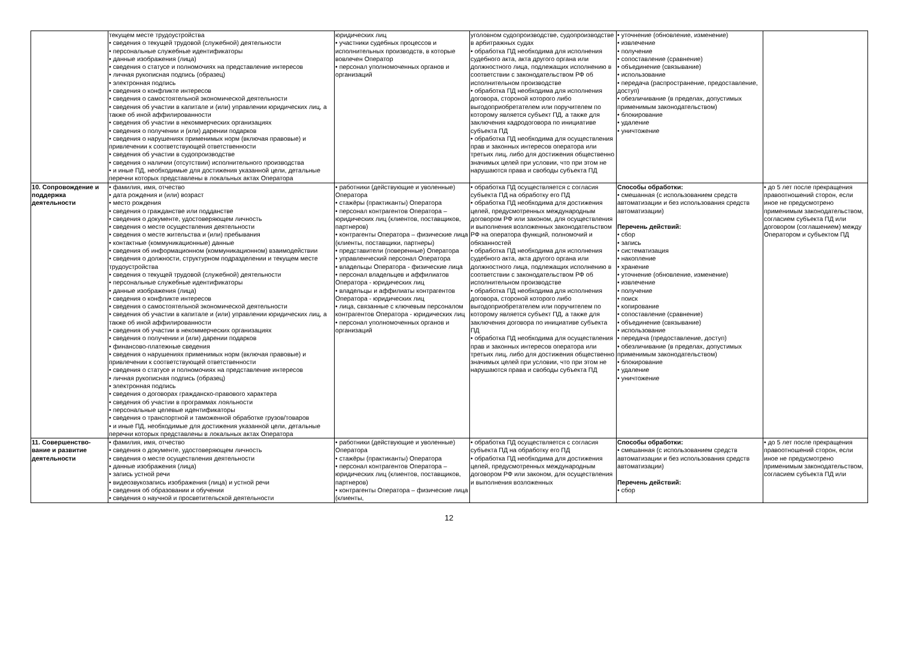| | текущем месте трудоустройства • сведения о текущей трудовой (служебной) деятельности • персональные служебные идентификаторы • данные изображения (лица) • сведения о статусе и полномочиях на представление интересов • личная рукописная подпись (образец) • электронная подпись • сведения о конфликте интересов • сведения о самостоятельной экономической деятельности • сведения об участии в капитале и (или) управлении юридических лиц, а также об иной аффилированности • сведения об участии в некоммерческих организациях • сведения о получении и (или) дарении подарков • сведения о нарушениях применимых норм (включая правовые) и привлечении к соответствующей ответственности • сведения об участии в судопроизводстве • сведения о наличии (отсутствии) исполнительного производства • и иные ПД, необходимые для достижения указанной цели, детальные перечни которых представлены в локальных актах Оператора | юридических лиц • участники судебных процессов и исполнительных производств, в которые вовлечен Оператор • персонал уполномоченных органов и организаций | уголовном судопроизводстве, судопроизводстве в арбитражных судах • обработка ПД необходима для исполнения судебного акта, акта другого органа или должностного лица, подлежащих исполнению в соответствии с законодательством РФ об исполнительном производстве • обработка ПД необходима для исполнения договора, стороной которого либо выгодоприобретателем или поручителем по которому является субъект ПД, а также для заключения кадродоговора по инициативе субъекта ПД • обработка ПД необходима для осуществления прав и законных интересов оператора или третьих лиц, либо для достижения общественно значимых целей при условии, что при этом не нарушаются права и свободы субъекта ПД | • уточнение (обновление, изменение) • извлечение • получение • сопоставление (сравнение) • объединение (связывание) • использование • передача (распространение, предоставление, доступ) • обезличивание (в пределах, допустимых применимым законодательством) • блокирование • удаление • уничтожение | |
| 10. Сопровождение и поддержка деятельности | • фамилия, имя, отчество • дата рождения и (или) возраст • место рождения • сведения о гражданстве или подданстве • сведения о документе, удостоверяющем личность • сведения о месте осуществления деятельности • сведения о месте жительства и (или) пребывания • контактные (коммуникационные) данные • сведения об информационном (коммуникационном) взаимодействии • сведения о должности, структурном подразделении и текущем месте трудоустройства • сведения о текущей трудовой (служебной) деятельности • персональные служебные идентификаторы • данные изображения (лица) • сведения о конфликте интересов • сведения о самостоятельной экономической деятельности • сведения об участии в капитале и (или) управлении юридических лиц, а также об иной аффилированности • сведения об участии в некоммерческих организациях • сведения о получении и (или) дарении подарков • финансово-платежные сведения • сведения о нарушениях применимых норм (включая правовые) и привлечении к соответствующей ответственности • сведения о статусе и полномочиях на представление интересов • личная рукописная подпись (образец) • электронная подпись • сведения о договорах гражданско-правового характера • сведения об участии в программах лояльности • персональные целевые идентификаторы • сведения о транспортной и таможенной обработке грузов/товаров • и иные ПД, необходимые для достижения указанной цели, детальные перечни которых представлены в локальных актах Оператора | • работники (действующие и уволенные) Оператора • стажёры (практиканты) Оператора • персонал контрагентов Оператора – юридических лиц (клиентов, поставщиков, партнеров) • контрагенты Оператора – физические лица (клиенты, поставщики, партнеры) • представители (поверенные) Оператора • управленческий персонал Оператора • владельцы Оператора - физические лица • персонал владельцев и аффилиатов Оператора - юридических лиц • владельцы и аффилиаты контрагентов Оператора - юридических лиц • лица, связанные с ключевым персоналом контрагентов Оператора - юридических лиц • персонал уполномоченных органов и организаций | • обработка ПД осуществляется с согласия субъекта ПД на обработку его ПД • обработка ПД необходима для достижения целей, предусмотренных международным договором РФ или законом, для осуществления и выполнения возложенных законодательством РФ на оператора функций, полномочий и обязанностей • обработка ПД необходима для исполнения судебного акта, акта другого органа или должностного лица, подлежащих исполнению в соответствии с законодательством РФ об исполнительном производстве • обработка ПД необходима для исполнения договора, стороной которого либо выгодоприобретателем или поручителем по которому является субъект ПД, а также для заключения договора по инициативе субъекта ПД • обработка ПД необходима для осуществления прав и законных интересов оператора или третьих лиц, либо для достижения общественно значимых целей при условии, что при этом не нарушаются права и свободы субъекта ПД | Способы обработки: • смешанная (с использованием средств автоматизации и без использования средств автоматизации) Перечень действий: • сбор • запись • систематизация • накопление • хранение • уточнение (обновление, изменение) • извлечение • получение • поиск • копирование • сопоставление (сравнение) • объединение (связывание) • использование • передача (предоставление, доступ) • обезличивание (в пределах, допустимых применимым законодательством) • блокирование • удаление • уничтожение | • до 5 лет после прекращения правоотношений сторон, если иное не предусмотрено применимым законодательством, согласием субъекта ПД или договором (соглашением) между Оператором и субъектом ПД |
| 11. Совершенство-вание и развитие деятельности | • фамилия, имя, отчество • сведения о документе, удостоверяющем личность • сведения о месте осуществления деятельности • данные изображения (лица) • запись устной речи • видеозвукозапись изображения (лица) и устной речи • сведения об образовании и обучении • сведения о научной и просветительской деятельности | • работники (действующие и уволенные) Оператора • стажёры (практиканты) Оператора • персонал контрагентов Оператора – юридических лиц (клиентов, поставщиков, партнеров) • контрагенты Оператора – физические лица (клиенты, | • обработка ПД осуществляется с согласия субъекта ПД на обработку его ПД • обработка ПД необходима для достижения целей, предусмотренных международным договором РФ или законом, для осуществления и выполнения возложенных | Способы обработки: • смешанная (с использованием средств автоматизации и без использования средств автоматизации) Перечень действий: • сбор | • до 5 лет после прекращения правоотношений сторон, если иное не предусмотрено применимым законодательством, согласием субъекта ПД или |
12